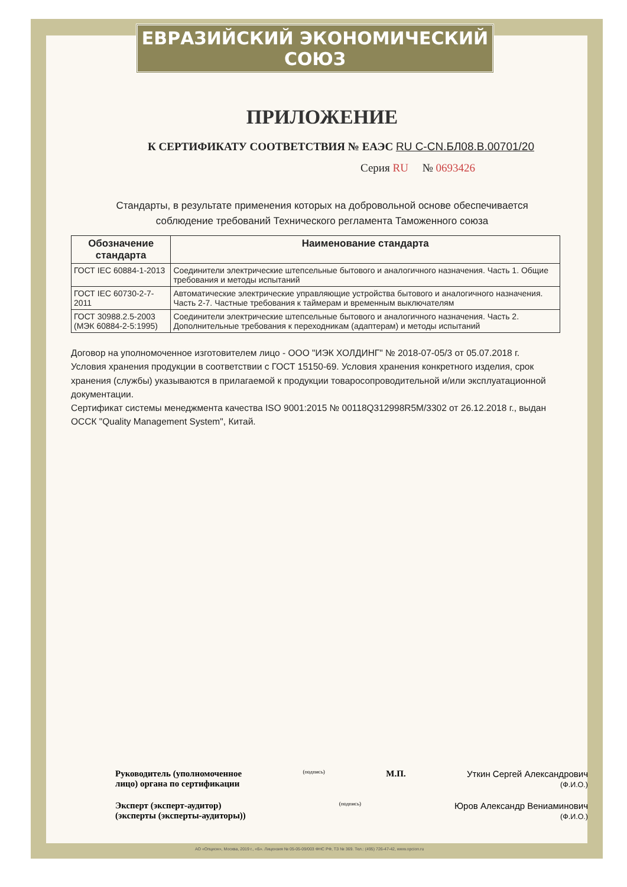ЕВРАЗИЙСКИЙ ЭКОНОМИЧЕСКИЙ СОЮЗ
ПРИЛОЖЕНИЕ
К СЕРТИФИКАТУ СООТВЕТСТВИЯ № ЕАЭС RU С-CN.БЛ08.В.00701/20
Серия RU № 0693426
Стандарты, в результате применения которых на добровольной основе обеспечивается
соблюдение требований Технического регламента Таможенного союза
| Обозначение стандарта | Наименование стандарта |
| --- | --- |
| ГОСТ IEC 60884-1-2013 | Соединители электрические штепсельные бытового и аналогичного назначения. Часть 1. Общие требования и методы испытаний |
| ГОСТ IEC 60730-2-7-2011 | Автоматические электрические управляющие устройства бытового и аналогичного назначения. Часть 2-7. Частные требования к таймерам и временным выключателям |
| ГОСТ 30988.2.5-2003 (МЭК 60884-2-5:1995) | Соединители электрические штепсельные бытового и аналогичного назначения. Часть 2. Дополнительные требования к переходникам (адаптерам) и методы испытаний |
Договор на уполномоченное изготовителем лицо - ООО "ИЭК ХОЛДИНГ" № 2018-07-05/3 от 05.07.2018 г.
Условия хранения продукции в соответствии с ГОСТ 15150-69. Условия хранения конкретного изделия, срок хранения (службы) указываются в прилагаемой к продукции товаросопроводительной и/или эксплуатационной документации.
Сертификат системы менеджмента качества ISO 9001:2015 № 00118Q312998R5M/3302 от 26.12.2018 г., выдан ОССК "Quality Management System", Китай.
Руководитель (уполномоченное
лицо) органа по сертификации
(подпись)
М.П. Уткин Сергей Александрович
(Ф.И.О.)
Эксперт (эксперт-аудитор)
(эксперты (эксперты-аудиторы))
(подпись)
Юров Александр Вениаминович
(Ф.И.О.)
АО «Опцион», Москва, 2019 г., «Б». Лицензия № 05-05-09/003 ФНС РФ, ТЗ № 369. Тел.: (495) 726-47-42, www.opcion.ru